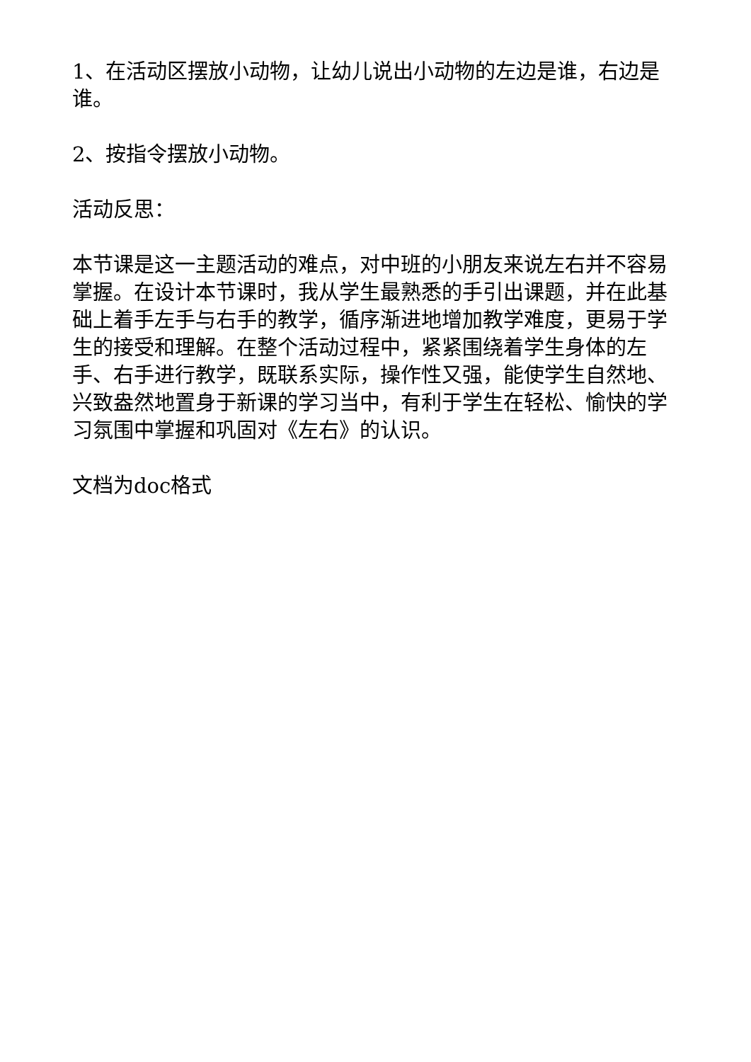1、在活动区摆放小动物，让幼儿说出小动物的左边是谁，右边是谁。
2、按指令摆放小动物。
活动反思：
本节课是这一主题活动的难点，对中班的小朋友来说左右并不容易掌握。在设计本节课时，我从学生最熟悉的手引出课题，并在此基础上着手左手与右手的教学，循序渐进地增加教学难度，更易于学生的接受和理解。在整个活动过程中，紧紧围绕着学生身体的左手、右手进行教学，既联系实际，操作性又强，能使学生自然地、兴致盎然地置身于新课的学习当中，有利于学生在轻松、愉快的学习氛围中掌握和巩固对《左右》的认识。
文档为doc格式